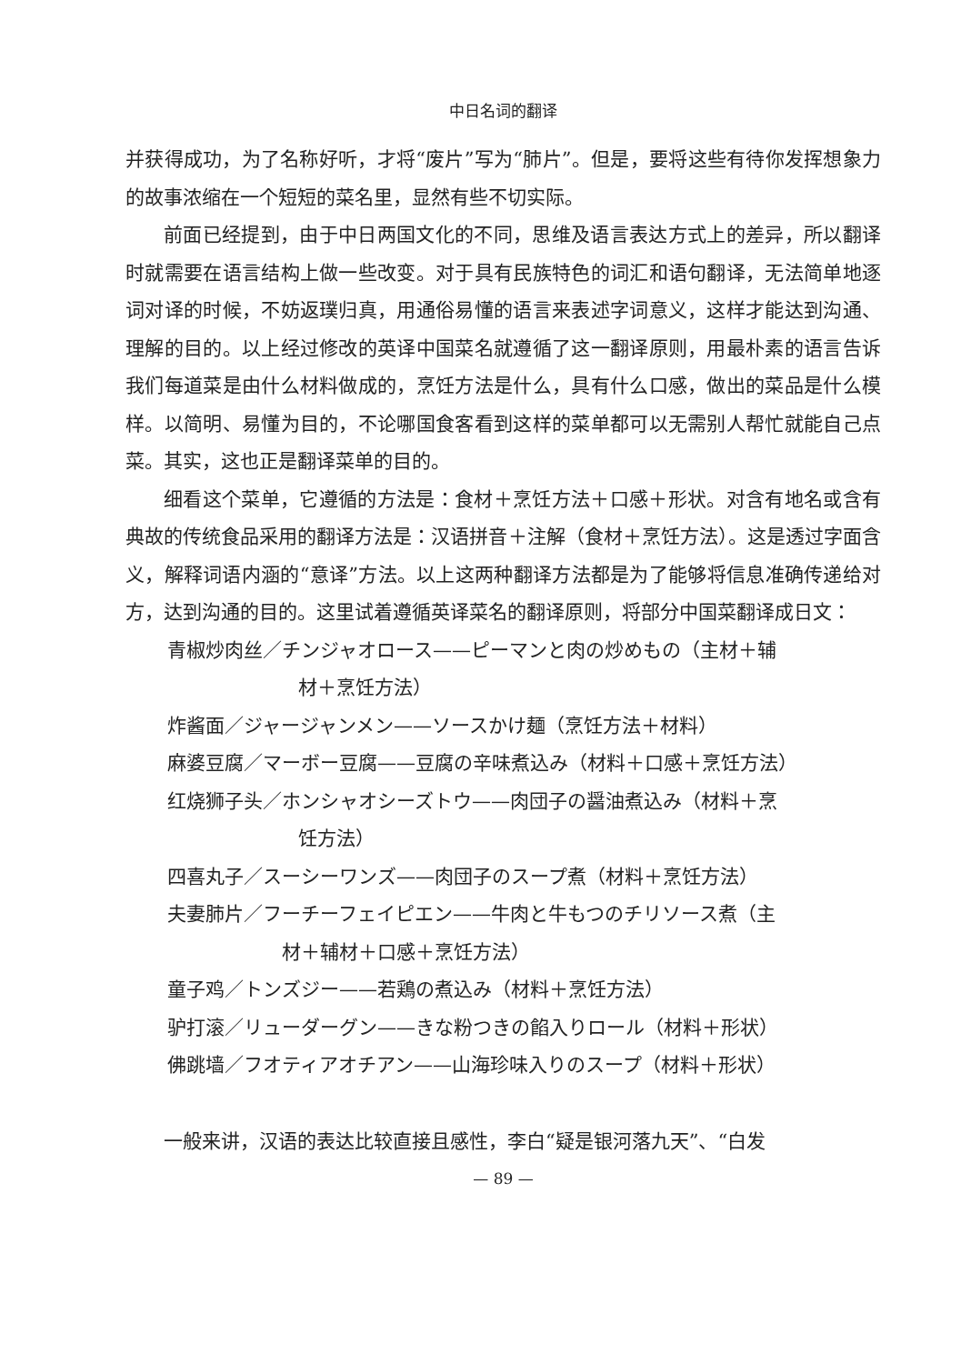中日名词的翻译
并获得成功，为了名称好听，才将“废片”写为“肺片”。但是，要将这些有待你发挥想象力的故事浓缩在一个短短的菜名里，显然有些不切实际。
前面已经提到，由于中日两国文化的不同，思维及语言表达方式上的差异，所以翻译时就需要在语言结构上做一些改变。对于具有民族特色的词汇和语句翻译，无法简单地逐词对译的时候，不妨返璞归真，用通俗易懂的语言来表述字词意义，这样才能达到沟通、理解的目的。以上经过修改的英译中国菜名就遵循了这一翻译原则，用最朴素的语言告诉我们每道菜是由什么材料做成的，烹饪方法是什么，具有什么口感，做出的菜品是什么模样。以简明、易懂为目的，不论哪国食客看到这样的菜单都可以无需别人帮忙就能自己点菜。其实，这也正是翻译菜单的目的。
细看这个菜单，它遵循的方法是：食材＋烹饪方法＋口感＋形状。对含有地名或含有典故的传统食品采用的翻译方法是：汉语拼音＋注解（食材＋烹饪方法）。这是透过字面含义，解释词语内涵的“意译”方法。以上这两种翻译方法都是为了能够将信息准确传递给对方，达到沟通的目的。这里试着遵循英译菜名的翻译原则，将部分中国菜翻译成日文：
青椒炒肉丝／チンジャオロース——ピーマンと肉の炒めもの（主材＋辅
材＋烹饪方法）
炸酱面／ジャージャンメン——ソースかけ麺（烹饪方法＋材料）
麻婆豆腐／マーボー豆腐——豆腐の辛味煮込み（材料＋口感＋烹饪方法）
红烧狮子头／ホンシャオシーズトウ——肉団子の醤油煮込み（材料＋烹
饪方法）
四喜丸子／スーシーワンズ——肉団子のスープ煮（材料＋烹饪方法）
夫妻肺片／フーチーフェイピエン——牛肉と牛もつのチリソース煮（主
材＋辅材＋口感＋烹饪方法）
童子鸡／トンズジー——若鶏の煮込み（材料＋烹饪方法）
驴打滚／リューダーグン——きな粉つきの餡入りロール（材料＋形状）
佛跳墙／フオティアオチアン——山海珍味入りのスープ（材料＋形状）
一般来讲，汉语的表达比较直接且感性，李白“疑是银河落九天”、“白发
— 89 —